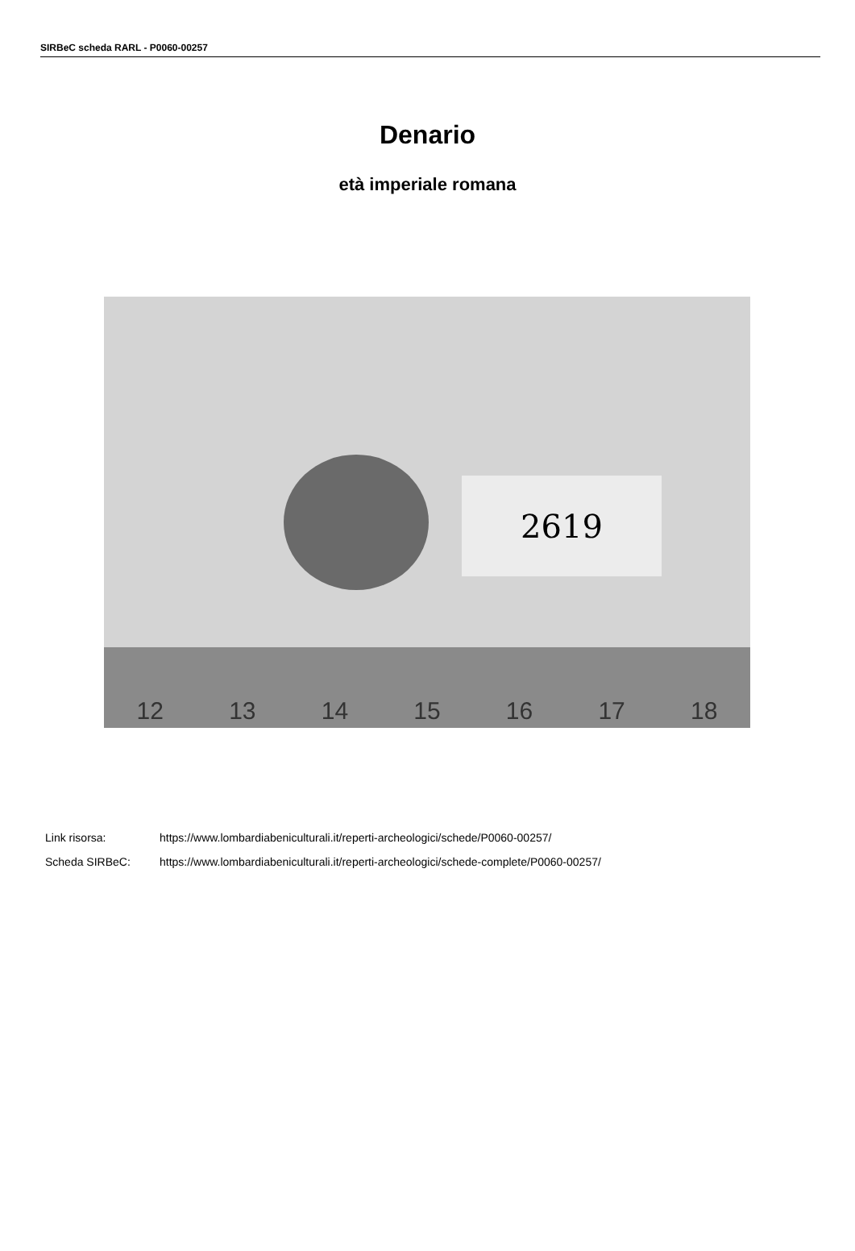SIRBeC scheda RARL - P0060-00257
Denario
età imperiale romana
2619
12 13 14 15 16 17 18
Link risorsa: https://www.lombardiabeniculturali.it/reperti-archeologici/schede/P0060-00257/
Scheda SIRBeC: https://www.lombardiabeniculturali.it/reperti-archeologici/schede-complete/P0060-00257/